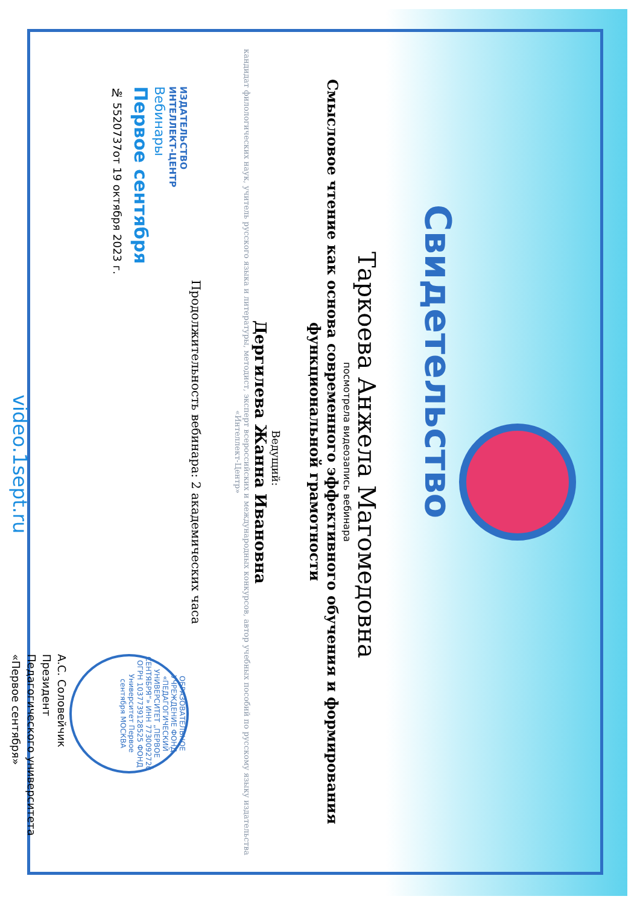Свидетельство
Таркоева Анжела Магомедовна
посмотрела видеозапись вебинара
Смысловое чтение как основа современного эффективного обучения и формирования функциональной грамотности
Ведущий:
Дергилева Жанна Ивановна
кандидат филологических наук, учитель русского языка и литературы, методист, эксперт всероссийских и международных конкурсов, автор учебных пособий по русскому языку издательства «Интеллект-Центр»
Продолжительность вебинара: 2 академических часа
ИЗДАТЕЛЬСТВО
ИНТЕЛЛЕКТ-ЦЕНТР
Вебинары
Первое сентября
№ 5520737от 19 октября 2023 г.
video.1sept.ru
ОБРАЗОВАТЕЛЬНОЕ УЧРЕЖДЕНИЕ ФОНД «ПЕДАГОГИЧЕСКИЙ УНИВЕРСИТЕТ „ПЕРВОЕ СЕНТЯБРЯ“» ИНН 7730092720 ОГРН 1037739128525 ФОНД Университет Первое сентября МОСКВА
А.С. Соловейчик
Президент
Педагогического университета
«Первое сентября»